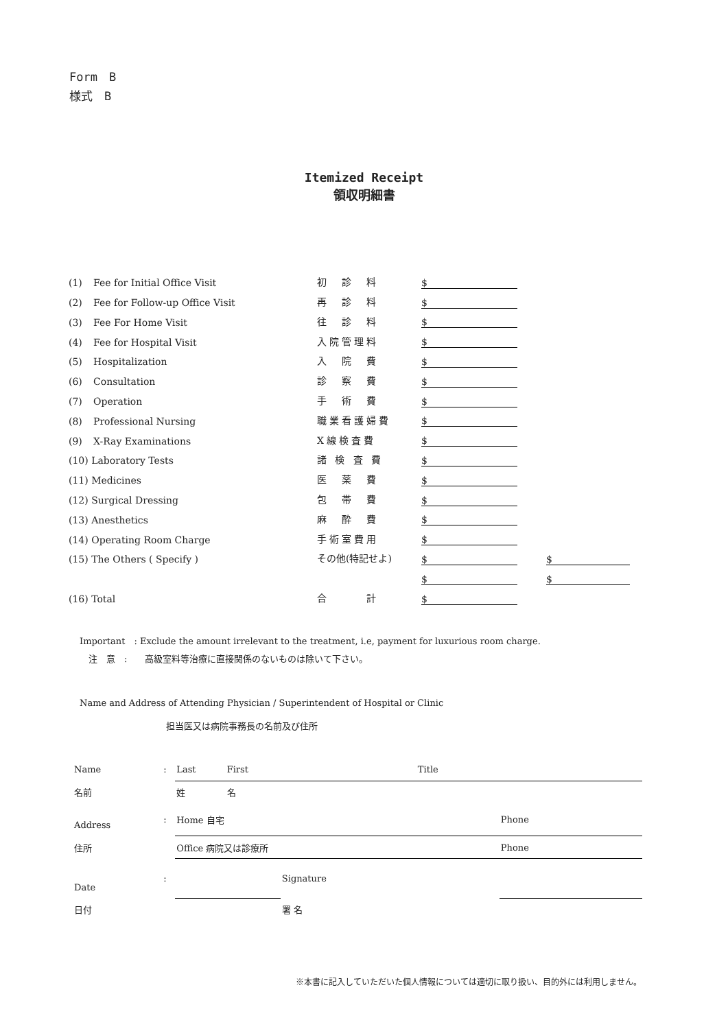Form　B
様式　B
Itemized Receipt
領収明細書
| (1) | Fee for Initial Office Visit | 初 診 料 | $ | | |
| (2) | Fee for Follow-up Office Visit | 再 診 料 | $ | | |
| (3) | Fee For Home Visit | 往 診 料 | $ | | |
| (4) | Fee for Hospital Visit | 入院管理料 | $ | | |
| (5) | Hospitalization | 入 院 費 | $ | | |
| (6) | Consultation | 診 察 費 | $ | | |
| (7) | Operation | 手 術 費 | $ | | |
| (8) | Professional Nursing | 職業看護婦費 | $ | | |
| (9) | X-Ray Examinations | X線検査費 | $ | | |
| (10) Laboratory Tests | | 諸 検 査 費 | $ | | |
| (11) Medicines | | 医 薬 費 | $ | | |
| (12) Surgical Dressing | | 包 帯 費 | $ | | |
| (13) Anesthetics | | 麻 酔 費 | $ | | |
| (14) Operating Room Charge | | 手術室費用 | $ | | |
| (15) The Others ( Specify ) | | その他(特記せよ) | $ | | $ |
| | | | $ | | $ |
| (16) Total | | 合 計 | $ | | |
Important　: Exclude the amount irrelevant to the treatment, i.e, payment for luxurious room charge.
　注　意　:　　高級室料等治療に直接関係のないものは除いて下さい。
Name and Address of Attending Physician / Superintendent of Hospital or Clinic
担当医又は病院事務長の名前及び住所
| Name | : | Last | First | Title | |
| 名前 | | 姓 | 名 | | |
| Address | : | Home 自宅 | | | Phone |
| 住所 | | Office 病院又は診療所 | | | Phone |
| Date | : | | | Signature | |
| 日付 | | | | 署 名 | |
※本書に記入していただいた個人情報については適切に取り扱い、目的外には利用しません。